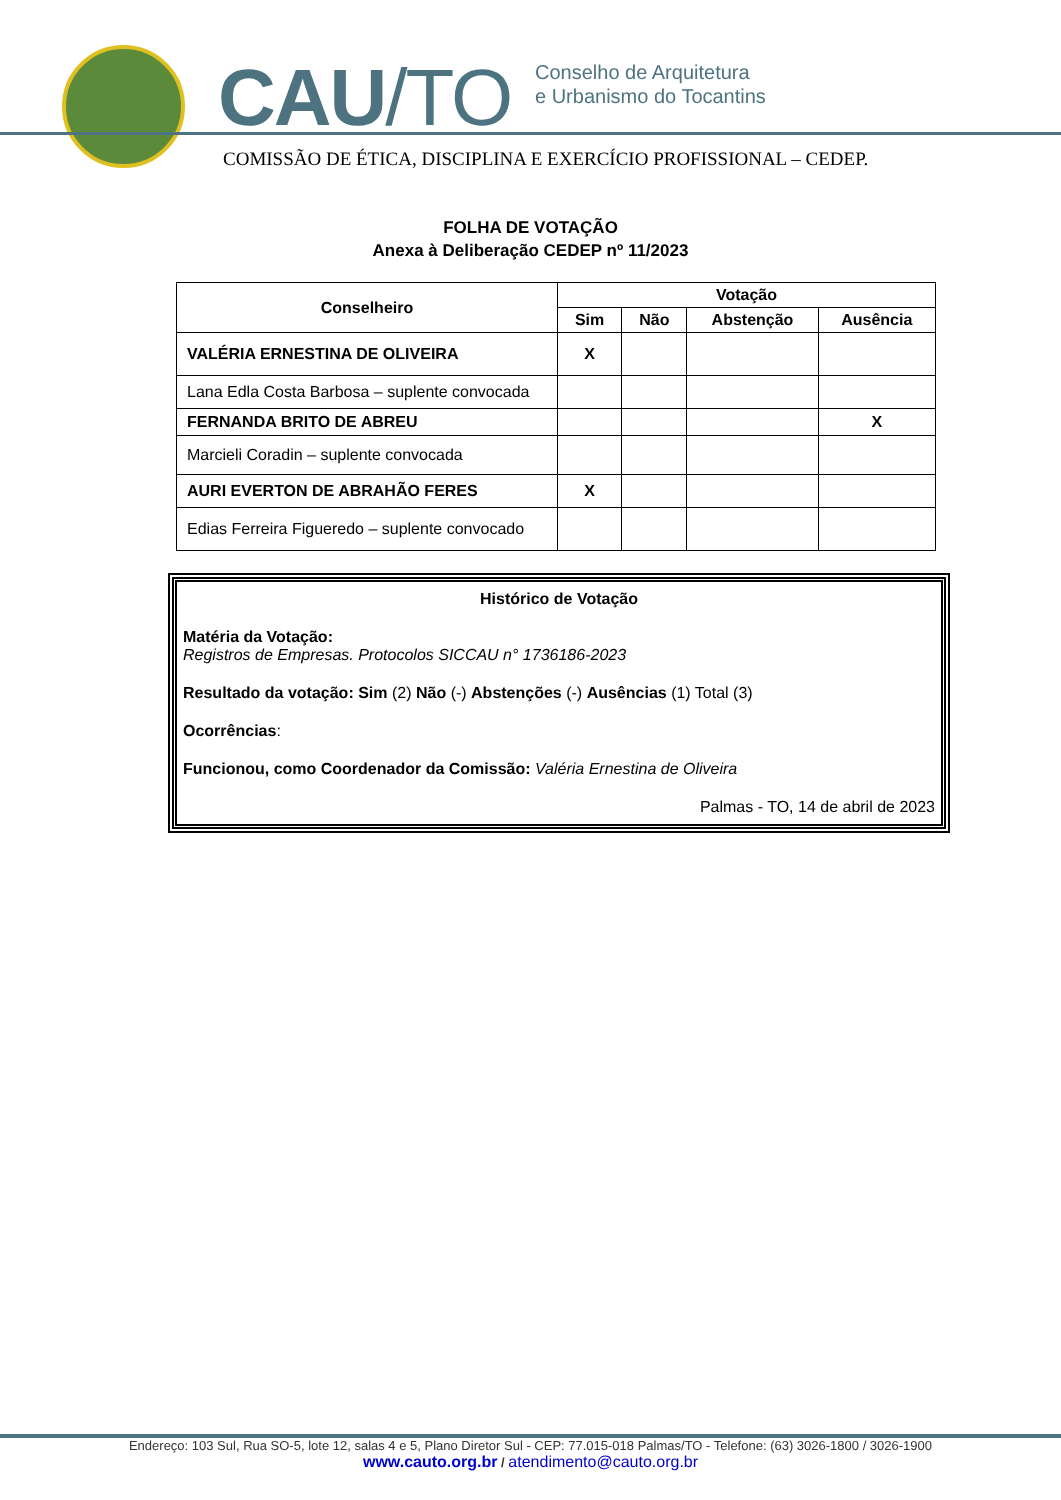CAU/TO
Conselho de Arquitetura
e Urbanismo do Tocantins
COMISSÃO DE ÉTICA, DISCIPLINA E EXERCÍCIO PROFISSIONAL – CEDEP.
FOLHA DE VOTAÇÃO
Anexa à Deliberação CEDEP nº 11/2023
| Conselheiro | Votação | | | |
| --- | --- | --- | --- | --- |
| | Sim | Não | Abstenção | Ausência |
| VALÉRIA ERNESTINA DE OLIVEIRA | X | | | |
| Lana Edla Costa Barbosa – suplente convocada | | | | |
| FERNANDA BRITO DE ABREU | | | | X |
| Marcieli Coradin – suplente convocada | | | | |
| AURI EVERTON DE ABRAHÃO FERES | X | | | |
| Edias Ferreira Figueredo – suplente convocado | | | | |
Histórico de Votação
Matéria da Votação:
Registros de Empresas. Protocolos SICCAU n° 1736186-2023
Resultado da votação: Sim (2) Não (-) Abstenções (-) Ausências (1) Total (3)
Ocorrências:
Funcionou, como Coordenador da Comissão: Valéria Ernestina de Oliveira
Palmas - TO, 14 de abril de 2023
Endereço: 103 Sul, Rua SO-5, lote 12, salas 4 e 5, Plano Diretor Sul - CEP: 77.015-018 Palmas/TO - Telefone: (63) 3026-1800 / 3026-1900
www.cauto.org.br / atendimento@cauto.org.br